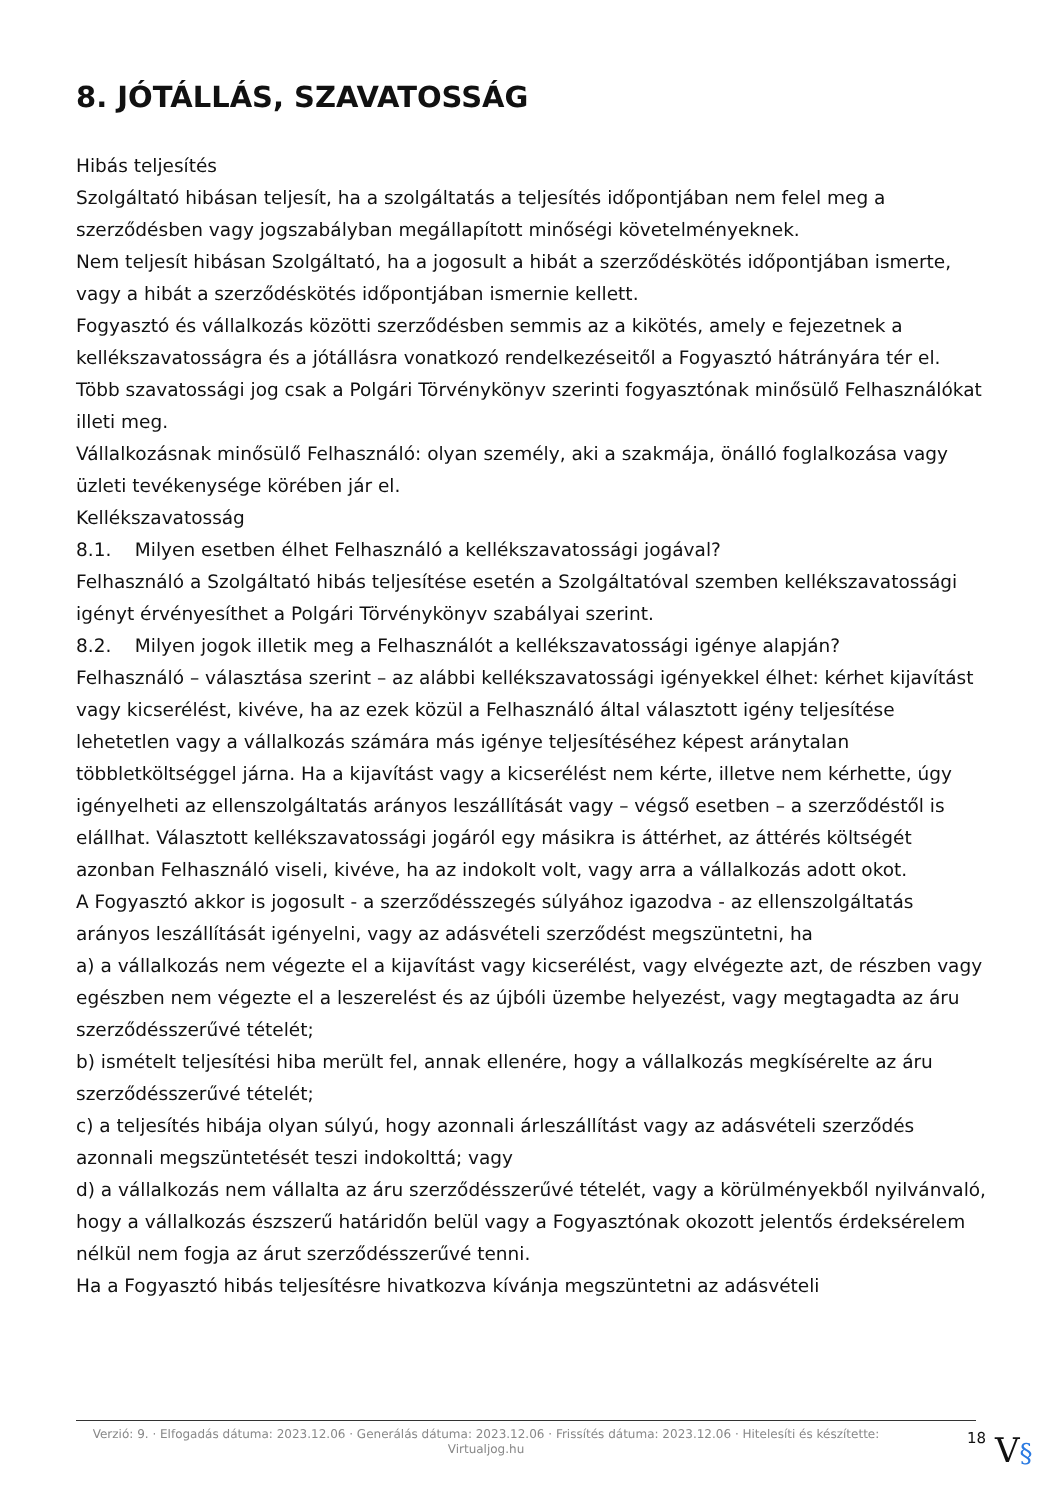8. JÓTÁLLÁS, SZAVATOSSÁG
Hibás teljesítés
Szolgáltató hibásan teljesít, ha a szolgáltatás a teljesítés időpontjában nem felel meg a szerződésben vagy jogszabályban megállapított minőségi követelményeknek.
Nem teljesít hibásan Szolgáltató, ha a jogosult a hibát a szerződéskötés időpontjában ismerte, vagy a hibát a szerződéskötés időpontjában ismernie kellett.
Fogyasztó és vállalkozás közötti szerződésben semmis az a kikötés, amely e fejezetnek a kellékszavatosságra és a jótállásra vonatkozó rendelkezéseitől a Fogyasztó hátrányára tér el.
Több szavatossági jog csak a Polgári Törvénykönyv szerinti fogyasztónak minősülő Felhasználókat illeti meg.
Vállalkozásnak minősülő Felhasználó: olyan személy, aki a szakmája, önálló foglalkozása vagy üzleti tevékenysége körében jár el.
Kellékszavatosság
8.1. Milyen esetben élhet Felhasználó a kellékszavatossági jogával?
Felhasználó a Szolgáltató hibás teljesítése esetén a Szolgáltatóval szemben kellékszavatossági igényt érvényesíthet a Polgári Törvénykönyv szabályai szerint.
8.2. Milyen jogok illetik meg a Felhasználót a kellékszavatossági igénye alapján?
Felhasználó – választása szerint – az alábbi kellékszavatossági igényekkel élhet: kérhet kijavítást vagy kicserélést, kivéve, ha az ezek közül a Felhasználó által választott igény teljesítése lehetetlen vagy a vállalkozás számára más igénye teljesítéséhez képest aránytalan többletköltséggel járna. Ha a kijavítást vagy a kicserélést nem kérte, illetve nem kérhette, úgy igényelheti az ellenszolgáltatás arányos leszállítását vagy – végső esetben – a szerződéstől is elállhat. Választott kellékszavatossági jogáról egy másikra is áttérhet, az áttérés költségét azonban Felhasználó viseli, kivéve, ha az indokolt volt, vagy arra a vállalkozás adott okot.
A Fogyasztó akkor is jogosult - a szerződésszegés súlyához igazodva - az ellenszolgáltatás arányos leszállítását igényelni, vagy az adásvételi szerződést megszüntetni, ha
a) a vállalkozás nem végezte el a kijavítást vagy kicserélést, vagy elvégezte azt, de részben vagy egészben nem végezte el a leszerelést és az újbóli üzembe helyezést, vagy megtagadta az áru szerződésszerűvé tételét;
b) ismételt teljesítési hiba merült fel, annak ellenére, hogy a vállalkozás megkísérelte az áru szerződésszerűvé tételét;
c) a teljesítés hibája olyan súlyú, hogy azonnali árleszállítást vagy az adásvételi szerződés azonnali megszüntetését teszi indokolttá; vagy
d) a vállalkozás nem vállalta az áru szerződésszerűvé tételét, vagy a körülményekből nyilvánvaló, hogy a vállalkozás észszerű határidőn belül vagy a Fogyasztónak okozott jelentős érdeksérelem nélkül nem fogja az árut szerződésszerűvé tenni.
Ha a Fogyasztó hibás teljesítésre hivatkozva kívánja megszüntetni az adásvételi
Verzió: 9. · Elfogadás dátuma: 2023.12.06 · Generálás dátuma: 2023.12.06 · Frissítés dátuma: 2023.12.06 · Hitelesíti és készítette: Virtualjog.hu
18
V§